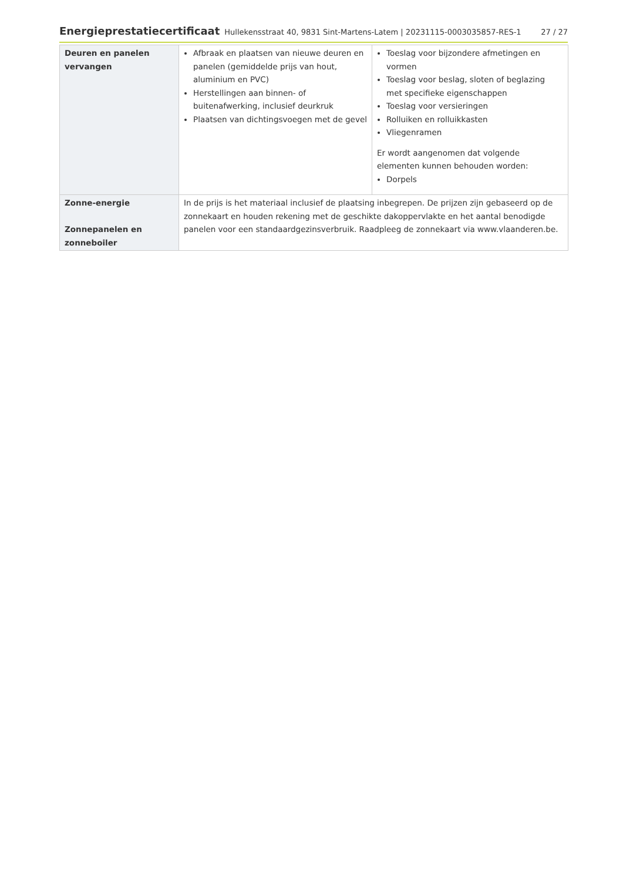Energieprestatiecertificaat Hullekensstraat 40, 9831 Sint-Martens-Latem | 20231115-0003035857-RES-1 27 / 27
| Deuren en panelen vervangen | Afbraak en plaatsen van nieuwe deuren en panelen (gemiddelde prijs van hout, aluminium en PVC) Herstellingen aan binnen- of buitenafwerking, inclusief deurkruk Plaatsen van dichtingsvoegen met de gevel | Toeslag voor bijzondere afmetingen en vormen Toeslag voor beslag, sloten of beglazing met specifieke eigenschappen Toeslag voor versieringen Rolluiken en rolluikkasten Vliegenramen Er wordt aangenomen dat volgende elementen kunnen behouden worden: Dorpels |
| Zonne-energie Zonnepanelen en zonneboiler | In de prijs is het materiaal inclusief de plaatsing inbegrepen. De prijzen zijn gebaseerd op de zonnekaart en houden rekening met de geschikte dakoppervlakte en het aantal benodigde panelen voor een standaardgezinsverbruik. Raadpleeg de zonnekaart via www.vlaanderen.be . | |